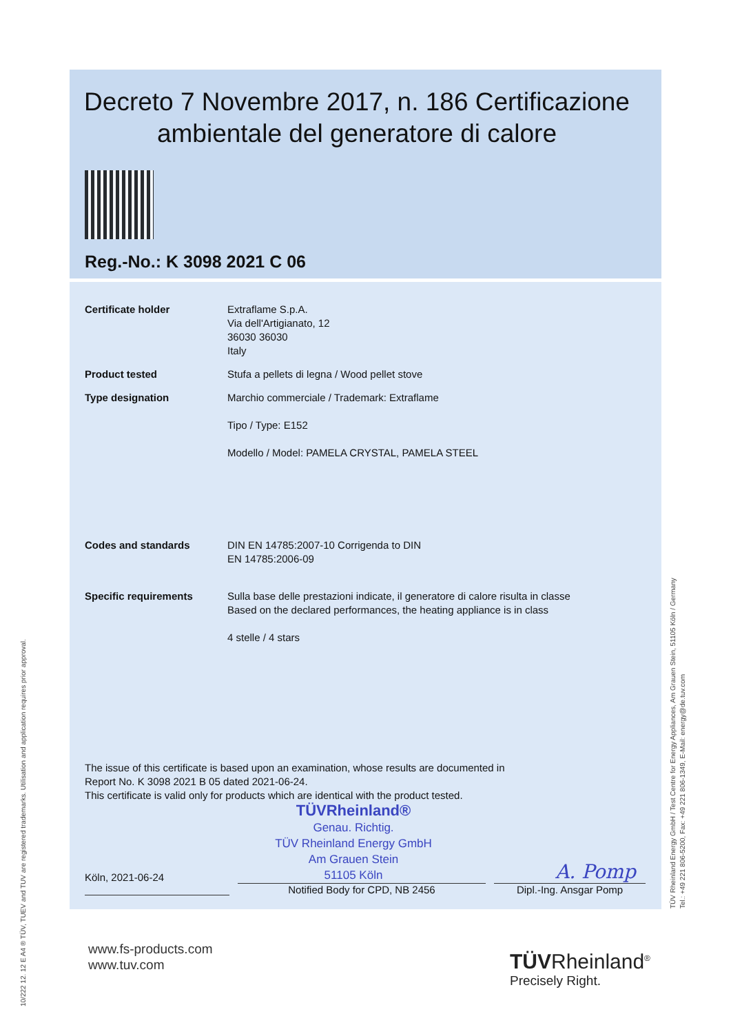Decreto 7 Novembre 2017, n. 186 Certificazione ambientale del generatore di calore
Reg.-No.: K 3098 2021 C 06
| Certificate holder | Extraflame S.p.A. Via dell'Artigianato, 12 36030 36030 Italy |
| Product tested | Stufa a pellets di legna / Wood pellet stove |
| Type designation | Marchio commerciale / Trademark: Extraflame Tipo / Type: E152 Modello / Model: PAMELA CRYSTAL, PAMELA STEEL |
| Codes and standards | DIN EN 14785:2007-10 Corrigenda to DIN EN 14785:2006-09 |
| Specific requirements | Sulla base delle prestazioni indicate, il generatore di calore risulta in classe Based on the declared performances, the heating appliance is in class 4 stelle / 4 stars |
The issue of this certificate is based upon an examination, whose results are documented in
Report No. K 3098 2021 B 05 dated 2021-06-24.
This certificate is valid only for products which are identical with the product tested.
Köln, 2021-06-24 TÜVRheinland®
Genau. Richtig.
TÜV Rheinland Energy GmbH
Am Grauen Stein
51105 Köln A. Pomp
Notified Body for CPD, NB 2456
Dipl.-Ing. Ansgar Pomp
10/222 12. 12 E A4 ® TÜV, TUEV and TUV are registered trademarks. Utilisation and application requires prior approval.
TÜV Rheinland Energy GmbH / Test Centre for Energy Appliances, Am Grauen Stein, 51105 Köln / Germany
Tel.: +49 221 806-5200, Fax: +49 221 806-1349, E-Mail: energy@de.tuv.com
www.fs-products.com
www.tuv.com
TÜVRheinland<sup>®</sup>
Precisely Right.